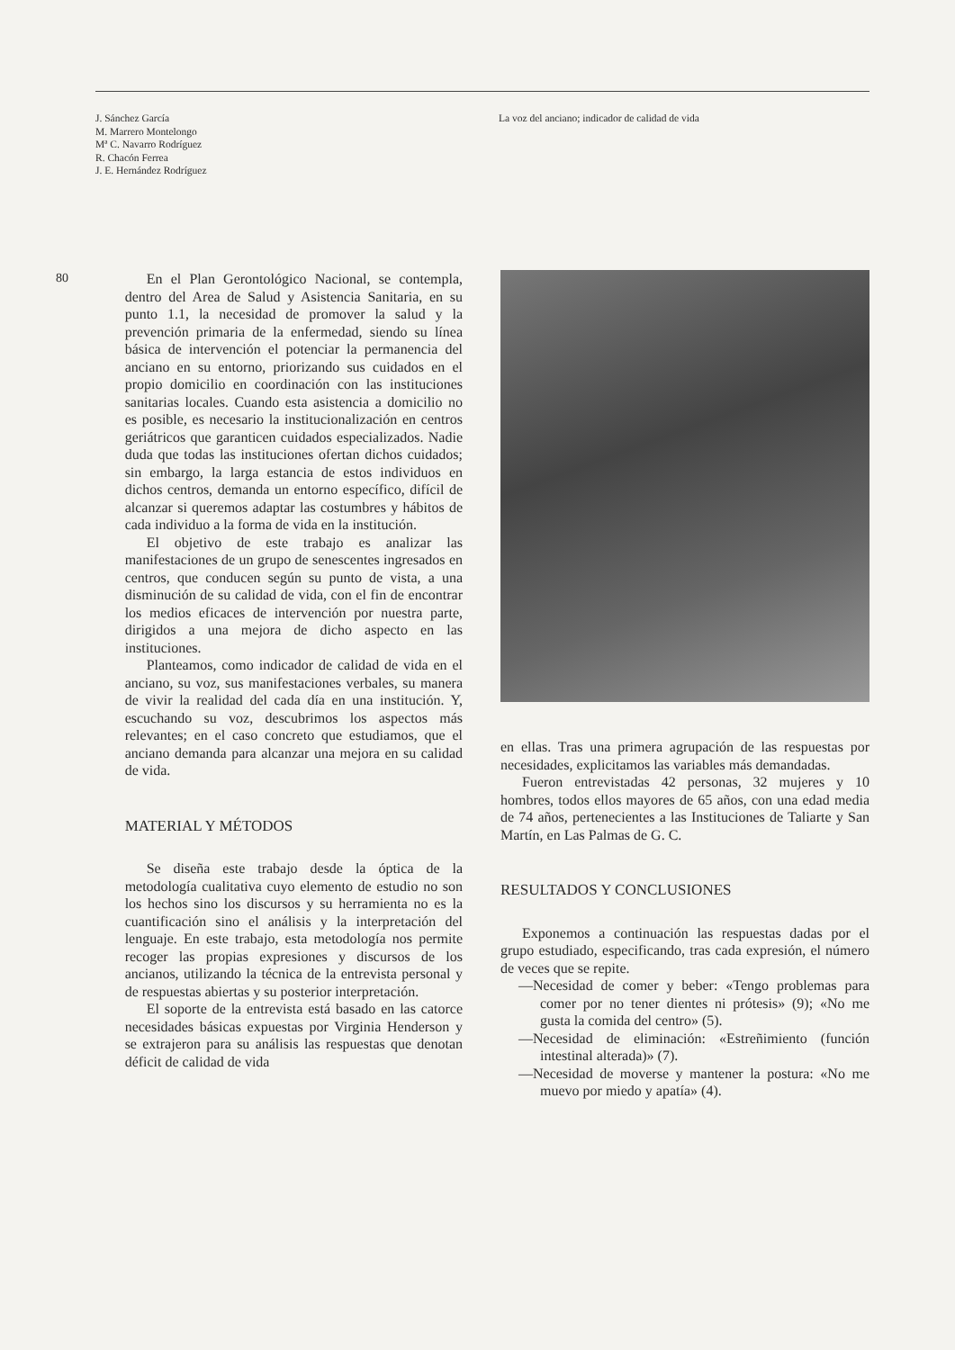J. Sánchez García
M. Marrero Montelongo
Mª C. Navarro Rodríguez
R. Chacón Ferrea
J. E. Hernández Rodríguez
La voz del anciano; indicador de calidad de vida
80
En el Plan Gerontológico Nacional, se contempla, dentro del Area de Salud y Asistencia Sanitaria, en su punto 1.1, la necesidad de promover la salud y la prevención primaria de la enfermedad, siendo su línea básica de intervención el potenciar la permanencia del anciano en su entorno, priorizando sus cuidados en el propio domicilio en coordinación con las instituciones sanitarias locales. Cuando esta asistencia a domicilio no es posible, es necesario la institucionalización en centros geriátricos que garanticen cuidados especializados. Nadie duda que todas las instituciones ofertan dichos cuidados; sin embargo, la larga estancia de estos individuos en dichos centros, demanda un entorno específico, difícil de alcanzar si queremos adaptar las costumbres y hábitos de cada individuo a la forma de vida en la institución.
El objetivo de este trabajo es analizar las manifestaciones de un grupo de senescentes ingresados en centros, que conducen según su punto de vista, a una disminución de su calidad de vida, con el fin de encontrar los medios eficaces de intervención por nuestra parte, dirigidos a una mejora de dicho aspecto en las instituciones.
Planteamos, como indicador de calidad de vida en el anciano, su voz, sus manifestaciones verbales, su manera de vivir la realidad del cada día en una institución. Y, escuchando su voz, descubrimos los aspectos más relevantes; en el caso concreto que estudiamos, que el anciano demanda para alcanzar una mejora en su calidad de vida.
MATERIAL Y MÉTODOS
Se diseña este trabajo desde la óptica de la metodología cualitativa cuyo elemento de estudio no son los hechos sino los discursos y su herramienta no es la cuantificación sino el análisis y la interpretación del lenguaje. En este trabajo, esta metodología nos permite recoger las propias expresiones y discursos de los ancianos, utilizando la técnica de la entrevista personal y de respuestas abiertas y su posterior interpretación.
El soporte de la entrevista está basado en las catorce necesidades básicas expuestas por Virginia Henderson y se extrajeron para su análisis las respuestas que denotan déficit de calidad de vida
en ellas. Tras una primera agrupación de las respuestas por necesidades, explicitamos las variables más demandadas.
Fueron entrevistadas 42 personas, 32 mujeres y 10 hombres, todos ellos mayores de 65 años, con una edad media de 74 años, pertenecientes a las Instituciones de Taliarte y San Martín, en Las Palmas de G. C.
RESULTADOS Y CONCLUSIONES
Exponemos a continuación las respuestas dadas por el grupo estudiado, especificando, tras cada expresión, el número de veces que se repite.
—Necesidad de comer y beber: «Tengo problemas para comer por no tener dientes ni prótesis» (9); «No me gusta la comida del centro» (5).
—Necesidad de eliminación: «Estreñimiento (función intestinal alterada)» (7).
—Necesidad de moverse y mantener la postura: «No me muevo por miedo y apatía» (4).